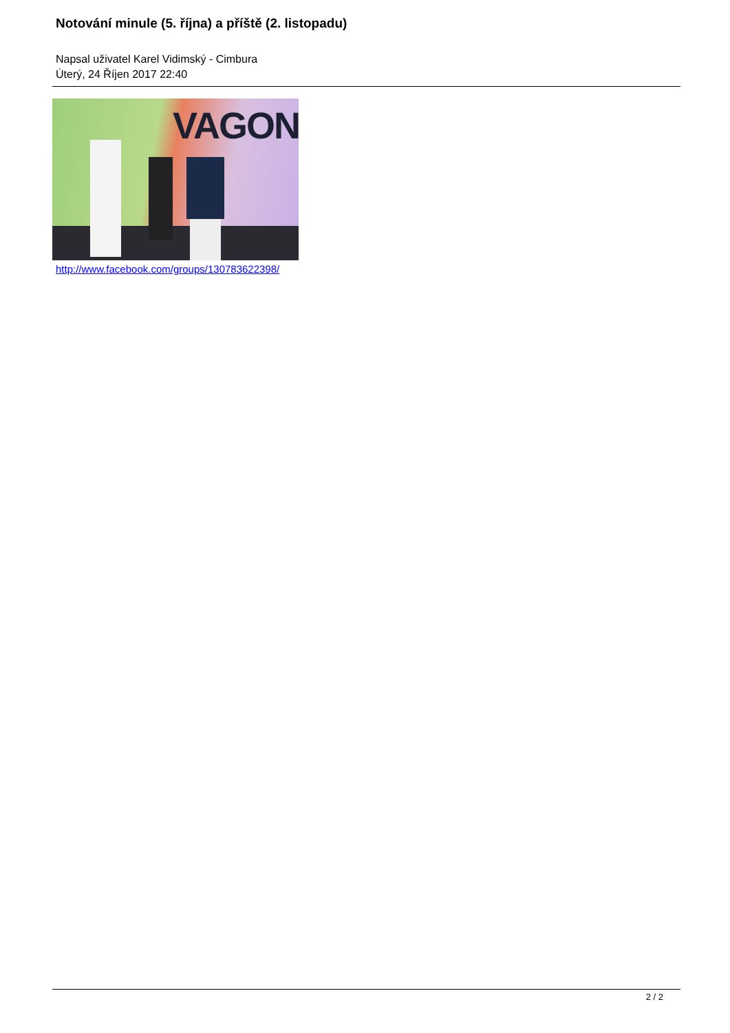Notování minule (5. října) a příště (2. listopadu)
Napsal uživatel Karel Vidimský - Cimbura
Úterý, 24 Říjen 2017 22:40
VAGON
http://www.facebook.com/groups/130783622398/
2 / 2